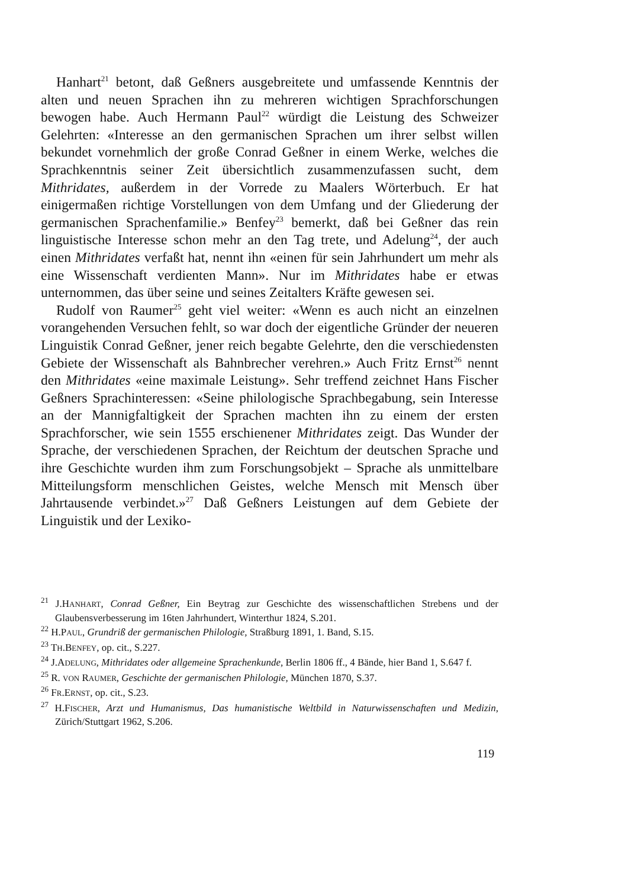Hanhart<sup>21</sup> betont, daß Geßners ausgebreitete und umfassende Kenntnis der alten und neuen Sprachen ihn zu mehreren wichtigen Sprachforschungen bewogen habe. Auch Hermann Paul<sup>22</sup> würdigt die Leistung des Schweizer Gelehrten: «Interesse an den germanischen Sprachen um ihrer selbst willen bekundet vornehmlich der große Conrad Geßner in einem Werke, welches die Sprachkenntnis seiner Zeit übersichtlich zusammenzufassen sucht, dem Mithridates, außerdem in der Vorrede zu Maalers Wörterbuch. Er hat einigermaßen richtige Vorstellungen von dem Umfang und der Gliederung der germanischen Sprachenfamilie.» Benfey<sup>23</sup> bemerkt, daß bei Geßner das rein linguistische Interesse schon mehr an den Tag trete, und Adelung<sup>24</sup>, der auch einen Mithridates verfaßt hat, nennt ihn «einen für sein Jahrhundert um mehr als eine Wissenschaft verdienten Mann». Nur im Mithridates habe er etwas unternommen, das über seine und seines Zeitalters Kräfte gewesen sei.
Rudolf von Raumer<sup>25</sup> geht viel weiter: «Wenn es auch nicht an einzelnen vorangehenden Versuchen fehlt, so war doch der eigentliche Gründer der neueren Linguistik Conrad Geßner, jener reich begabte Gelehrte, den die verschiedensten Gebiete der Wissenschaft als Bahnbrecher verehren.» Auch Fritz Ernst<sup>26</sup> nennt den Mithridates «eine maximale Leistung». Sehr treffend zeichnet Hans Fischer Geßners Sprachinteressen: «Seine philologische Sprachbegabung, sein Interesse an der Mannigfaltigkeit der Sprachen machten ihn zu einem der ersten Sprachforscher, wie sein 1555 erschienener Mithridates zeigt. Das Wunder der Sprache, der verschiedenen Sprachen, der Reichtum der deutschen Sprache und ihre Geschichte wurden ihm zum Forschungsobjekt – Sprache als unmittelbare Mitteilungsform menschlichen Geistes, welche Mensch mit Mensch über Jahrtausende verbindet.»<sup>27</sup> Daß Geßners Leistungen auf dem Gebiete der Linguistik und der Lexiko-
<sup>21</sup> J.HANHART, Conrad Geßner, Ein Beytrag zur Geschichte des wissenschaftlichen Strebens und der Glaubensverbesserung im 16ten Jahrhundert, Winterthur 1824, S.201.
<sup>22</sup> H.PAUL, Grundriß der germanischen Philologie, Straßburg 1891, 1. Band, S.15.
<sup>23</sup> TH.BENFEY, op. cit., S.227.
<sup>24</sup> J.ADELUNG, Mithridates oder allgemeine Sprachenkunde, Berlin 1806 ff., 4 Bände, hier Band 1, S.647 f.
<sup>25</sup> R. VON RAUMER, Geschichte der germanischen Philologie, München 1870, S.37.
<sup>26</sup> FR.ERNST, op. cit., S.23.
<sup>27</sup> H.FISCHER, Arzt und Humanismus, Das humanistische Weltbild in Naturwissenschaften und Medizin, Zürich/Stuttgart 1962, S.206.
119